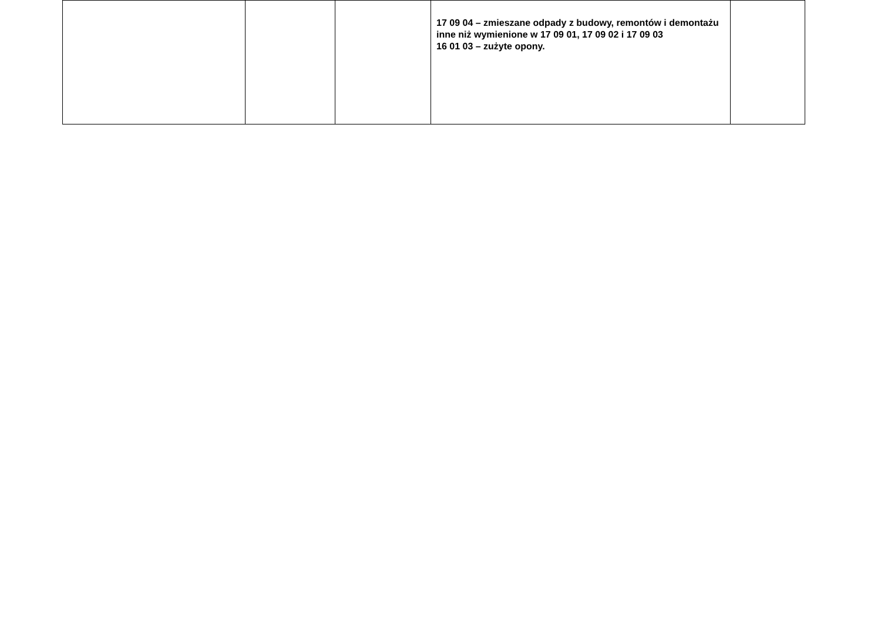| | | | 17 09 04 – zmieszane odpady z budowy, remontów i demontażu inne niż wymienione w 17 09 01, 17 09 02 i 17 09 03 16 01 03 – zużyte opony. | |